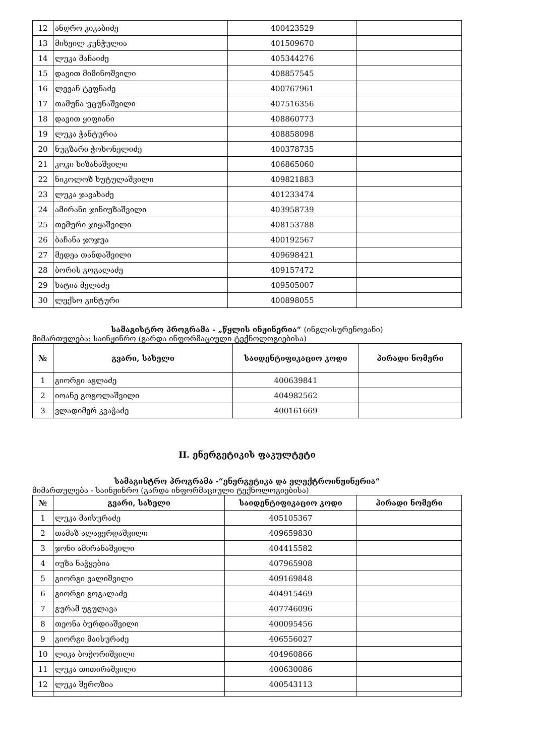| 12 | ანდრო კიკაბიძე | 400423529 | |
| 13 | მიხეილ კუნჭულია | 401509670 | |
| 14 | ლუკა მაჩაიძე | 405344276 | |
| 15 | დავით მიმინოშვილი | 408857545 | |
| 16 | ლევან ტეფნაძე | 400767961 | |
| 17 | თამუნა უცუნაშვილი | 407516356 | |
| 18 | დავით ყიფიანი | 408860773 | |
| 19 | ლუკა ჭანტურია | 408858098 | |
| 20 | ნუგზარი ჭოხონელიძე | 400378735 | |
| 21 | კოკი ხიზანაშვილი | 406865060 | |
| 22 | ნიკოლოზ ხუტულაშვილი | 409821883 | |
| 23 | ლუკა ჯავახაძე | 401233474 | |
| 24 | ამირანი ჯინიუზაშვილი | 403958739 | |
| 25 | თემური ჯიყაშვილი | 408153788 | |
| 26 | ბაჩანა ჯოჯუა | 400192567 | |
| 27 | მედეა თანდაშვილი | 409698421 | |
| 28 | ბორის გოგალაძე | 409157472 | |
| 29 | ხატია მელაძე | 409505007 | |
| 30 | ლექსო გინტური | 400898055 | |
სამაგისტრო პროგრამა - „წყლის ინჟინერია“ (ინგლისურენოვანი)
მიმართულება: საინჟინრო (გარდა ინფორმაციული ტექნოლოგიებისა)
| № | გვარი, სახელი | საიდენტიფიკაციო კოდი | პირადი ნომერი |
| --- | --- | --- | --- |
| 1 | გიორგი აგლაძე | 400639841 | |
| 2 | იოანე გოგოლაშვილი | 404982562 | |
| 3 | ვლადიმერ კვაჭაძე | 400161669 | |
II. ენერგეტიკის ფაკულტეტი
სამაგისტრო პროგრამა -“ენერგეტიკა და ელექტროინჟინერია“
მიმართულება - საინჟინრო (გარდა ინფორმაციული ტექნოლოგიებისა)
| № | გვარი, სახელი | საიდენტიფიკაციო კოდი | პირადი ნომერი |
| --- | --- | --- | --- |
| 1 | ლუკა მაისურაძე | 405105367 | |
| 2 | თამაზ ალავერდაშვილი | 409659830 | |
| 3 | ჯონი ამირანაშვილი | 404415582 | |
| 4 | იუზა ნაჭყებია | 407965908 | |
| 5 | გიორგი ვალიშვილი | 409169848 | |
| 6 | გიორგი გოგალაძე | 404915469 | |
| 7 | გურამ უგულავა | 407746096 | |
| 8 | თეონა ბურდიაშვილი | 400095456 | |
| 9 | გიორგი მაისურაძე | 406556027 | |
| 10 | ლიკა ბოჭორიშვილი | 404960866 | |
| 11 | ლუკა თითირაშვილი | 400630086 | |
| 12 | ლუკა შეროზია | 400543113 | |